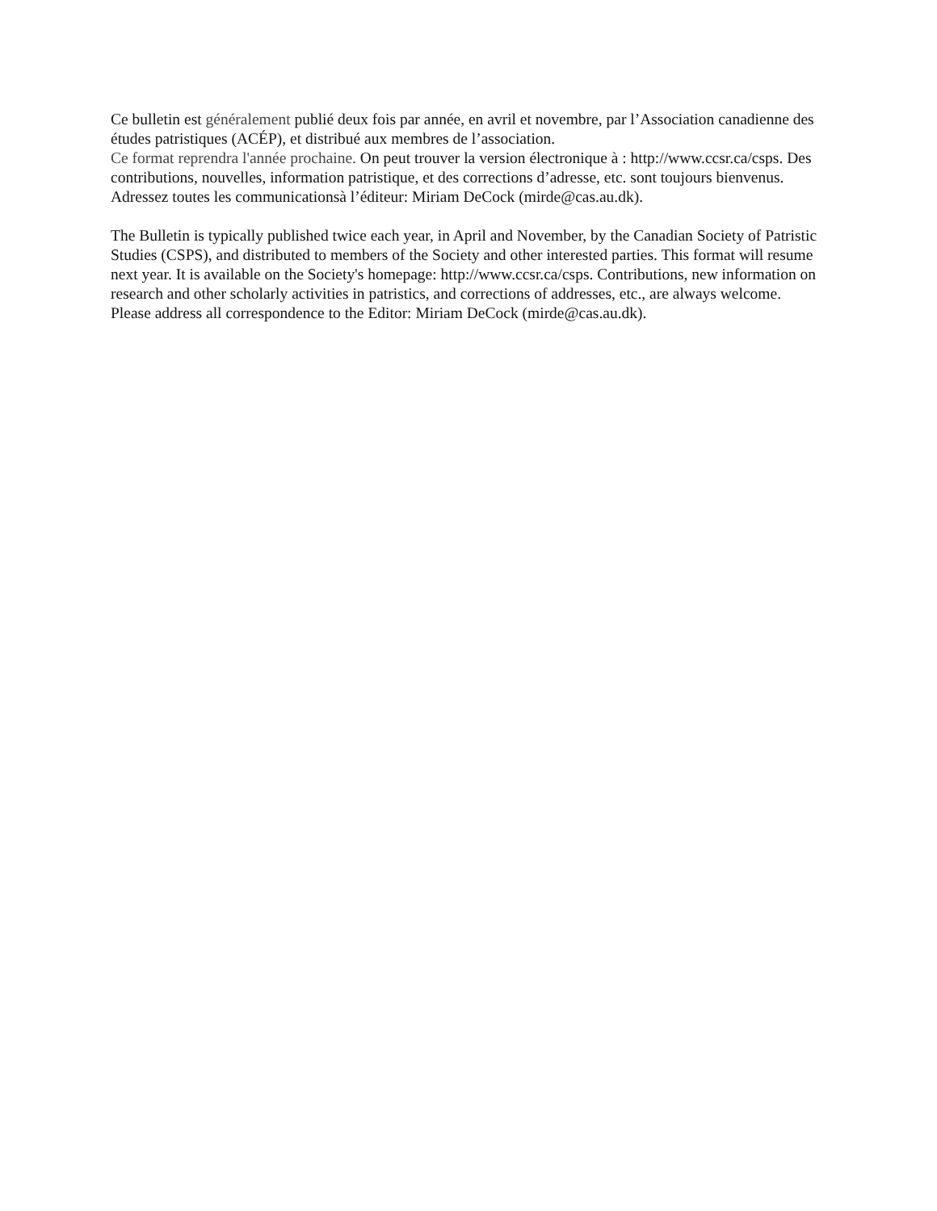Ce bulletin est généralement publié deux fois par année, en avril et novembre, par l’Association canadienne des études patristiques (ACÉP), et distribué aux membres de l’association.
Ce format reprendra l'année prochaine. On peut trouver la version électronique à : http://www.ccsr.ca/csps. Des contributions, nouvelles, information patristique, et des corrections d’adresse, etc. sont toujours bienvenus. Adressez toutes les communicationsà l’éditeur: Miriam DeCock (mirde@cas.au.dk).
The Bulletin is typically published twice each year, in April and November, by the Canadian Society of Patristic Studies (CSPS), and distributed to members of the Society and other interested parties. This format will resume next year. It is available on the Society's homepage: http://www.ccsr.ca/csps. Contributions, new information on research and other scholarly activities in patristics, and corrections of addresses, etc., are always welcome. Please address all correspondence to the Editor: Miriam DeCock (mirde@cas.au.dk).